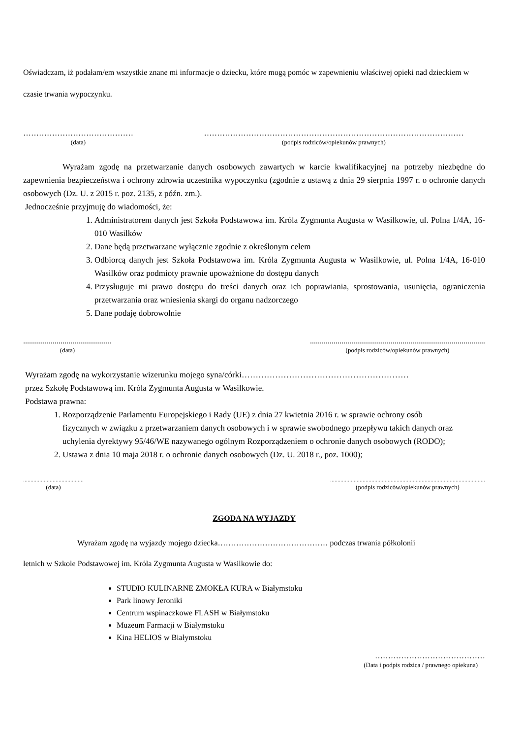Oświadczam, iż podałam/em wszystkie znane mi informacje o dziecku, które mogą pomóc w zapewnieniu właściwej opieki nad dzieckiem w czasie trwania wypoczynku.
……………………………………
(data)
………………………………………………………………………………………
(podpis rodziców/opiekunów prawnych)
Wyrażam zgodę na przetwarzanie danych osobowych zawartych w karcie kwalifikacyjnej na potrzeby niezbędne do zapewnienia bezpieczeństwa i ochrony zdrowia uczestnika wypoczynku (zgodnie z ustawą z dnia 29 sierpnia 1997 r. o ochronie danych osobowych (Dz. U. z 2015 r. poz. 2135, z późn. zm.).
Jednocześnie przyjmuję do wiadomości, że:
1. Administratorem danych jest Szkoła Podstawowa im. Króla Zygmunta Augusta w Wasilkowie, ul. Polna 1/4A, 16-010 Wasilków
2. Dane będą przetwarzane wyłącznie zgodnie z określonym celem
3. Odbiorcą danych jest Szkoła Podstawowa im. Króla Zygmunta Augusta w Wasilkowie, ul. Polna 1/4A, 16-010 Wasilków oraz podmioty prawnie upoważnione do dostępu danych
4. Przysługuje mi prawo dostępu do treści danych oraz ich poprawiania, sprostowania, usunięcia, ograniczenia przetwarzania oraz wniesienia skargi do organu nadzorczego
5. Dane podaję dobrowolnie
.............................................
(data)
.........................................................................................
(podpis rodziców/opiekunów prawnych)
Wyrażam zgodę na wykorzystanie wizerunku mojego syna/córki……………………………………………………
przez Szkołę Podstawową im. Króla Zygmunta Augusta w Wasilkowie.
Podstawa prawna:
1. Rozporządzenie Parlamentu Europejskiego i Rady (UE) z dnia 27 kwietnia 2016 r. w sprawie ochrony osób fizycznych w związku z przetwarzaniem danych osobowych i w sprawie swobodnego przepływu takich danych oraz uchylenia dyrektywy 95/46/WE nazywanego ogólnym Rozporządzeniem o ochronie danych osobowych (RODO);
2. Ustawa z dnia 10 maja 2018 r. o ochronie danych osobowych (Dz. U. 2018 r., poz. 1000);
.........................................
(data)
.........................................................................................................
(podpis rodziców/opiekunów prawnych)
ZGODA NA WYJAZDY
Wyrażam zgodę na wyjazdy mojego dziecka…………………………………… podczas trwania półkolonii
letnich w Szkole Podstawowej im. Króla Zygmunta Augusta w Wasilkowie do:
STUDIO KULINARNE ZMOKŁA KURA w Białymstoku
Park linowy Jeroniki
Centrum wspinaczkowe FLASH w Białymstoku
Muzeum Farmacji w Białymstoku
Kina HELIOS w Białymstoku
……………………………………
(Data i podpis rodzica / prawnego opiekuna)